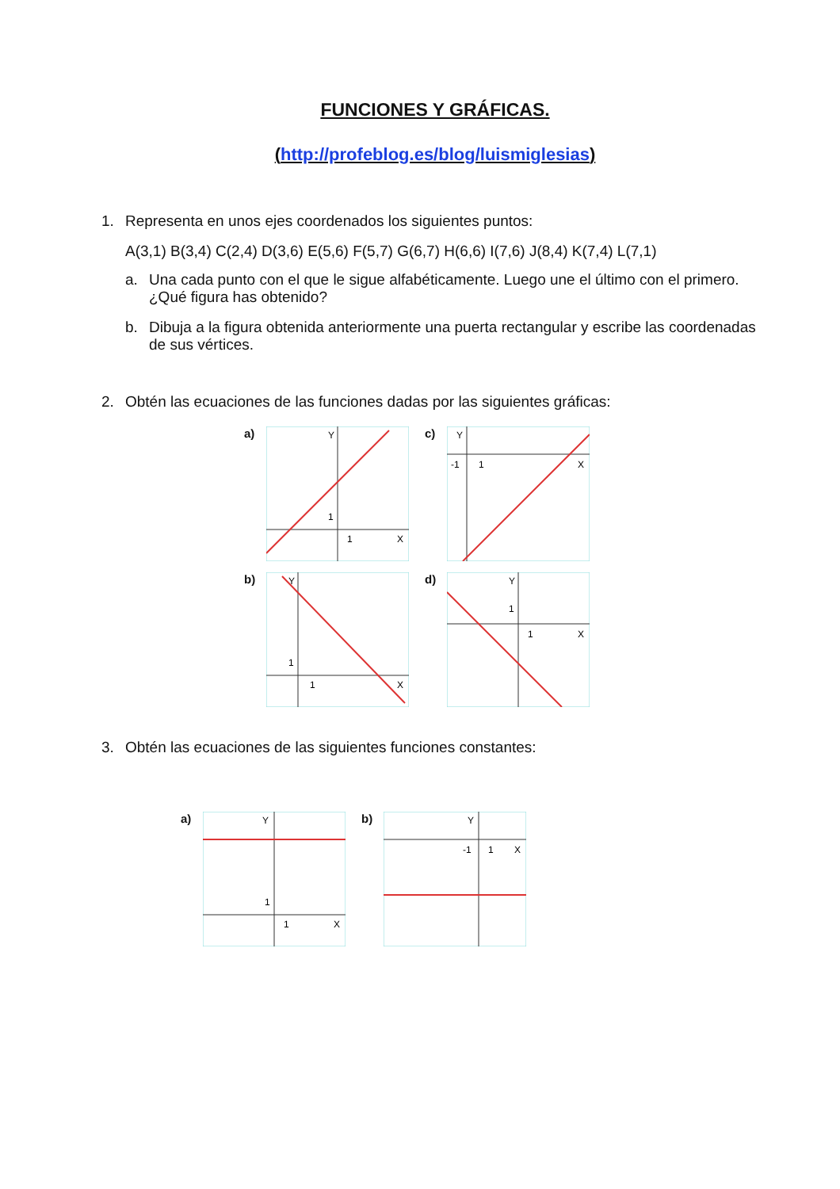FUNCIONES Y GRÁFICAS.
(http://profeblog.es/blog/luismiglesias)
1. Representa en unos ejes coordenados los siguientes puntos:
A(3,1) B(3,4) C(2,4) D(3,6) E(5,6) F(5,7) G(6,7) H(6,6) I(7,6) J(8,4) K(7,4) L(7,1)
a. Una cada punto con el que le sigue alfabéticamente. Luego une el último con el primero. ¿Qué figura has obtenido?
b. Dibuja a la figura obtenida anteriormente una puerta rectangular y escribe las coordenadas de sus vértices.
2. Obtén las ecuaciones de las funciones dadas por las siguientes gráficas:
a)
Y
1
1
X
c)
Y
-1
1
X
b)
Y
1
1
X
d)
Y
1
1
X
3. Obtén las ecuaciones de las siguientes funciones constantes:
a)
Y
1
1
X
b)
Y
-1
1
X